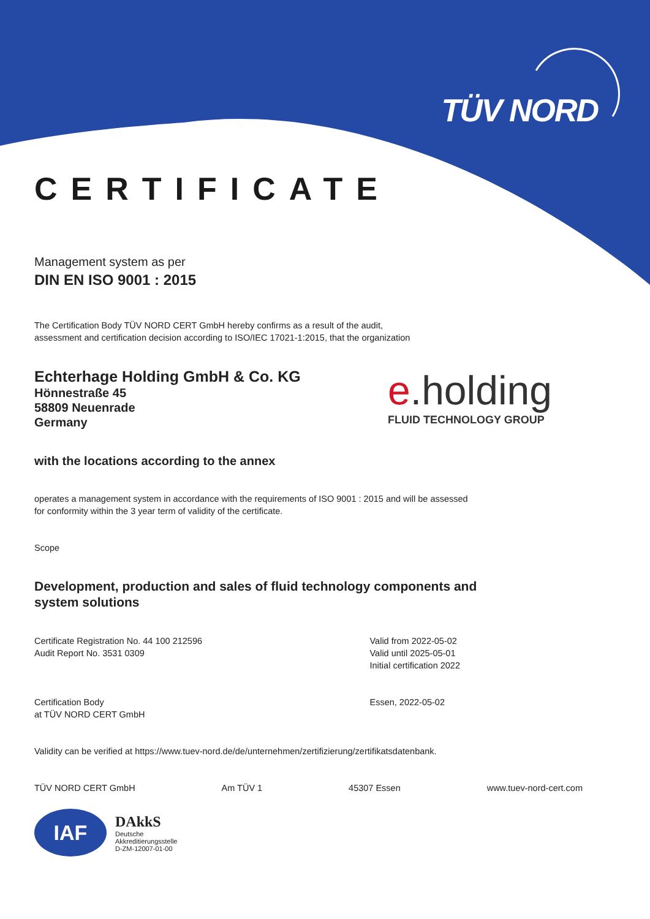TÜV NORD
CERTIFICATE
Management system as per
DIN EN ISO 9001 : 2015
The Certification Body TÜV NORD CERT GmbH hereby confirms as a result of the audit,
assessment and certification decision according to ISO/IEC 17021-1:2015, that the organization
Echterhage Holding GmbH & Co. KG
Hönnestraße 45
58809 Neuenrade
Germany
e.holding
FLUID TECHNOLOGY GROUP
with the locations according to the annex
operates a management system in accordance with the requirements of ISO 9001 : 2015 and will be assessed
for conformity within the 3 year term of validity of the certificate.
Scope
Development, production and sales of fluid technology components and
system solutions
Certificate Registration No. 44 100 212596
Audit Report No. 3531 0309
Valid from 2022-05-02
Valid until 2025-05-01
Initial certification 2022
Certification Body
at TÜV NORD CERT GmbH
Essen, 2022-05-02
Validity can be verified at https://www.tuev-nord.de/de/unternehmen/zertifizierung/zertifikatsdatenbank.
TÜV NORD CERT GmbH Am TÜV 1 45307 Essen www.tuev-nord-cert.com
IAF
DAkkS
Deutsche
Akkreditierungsstelle
D-ZM-12007-01-00